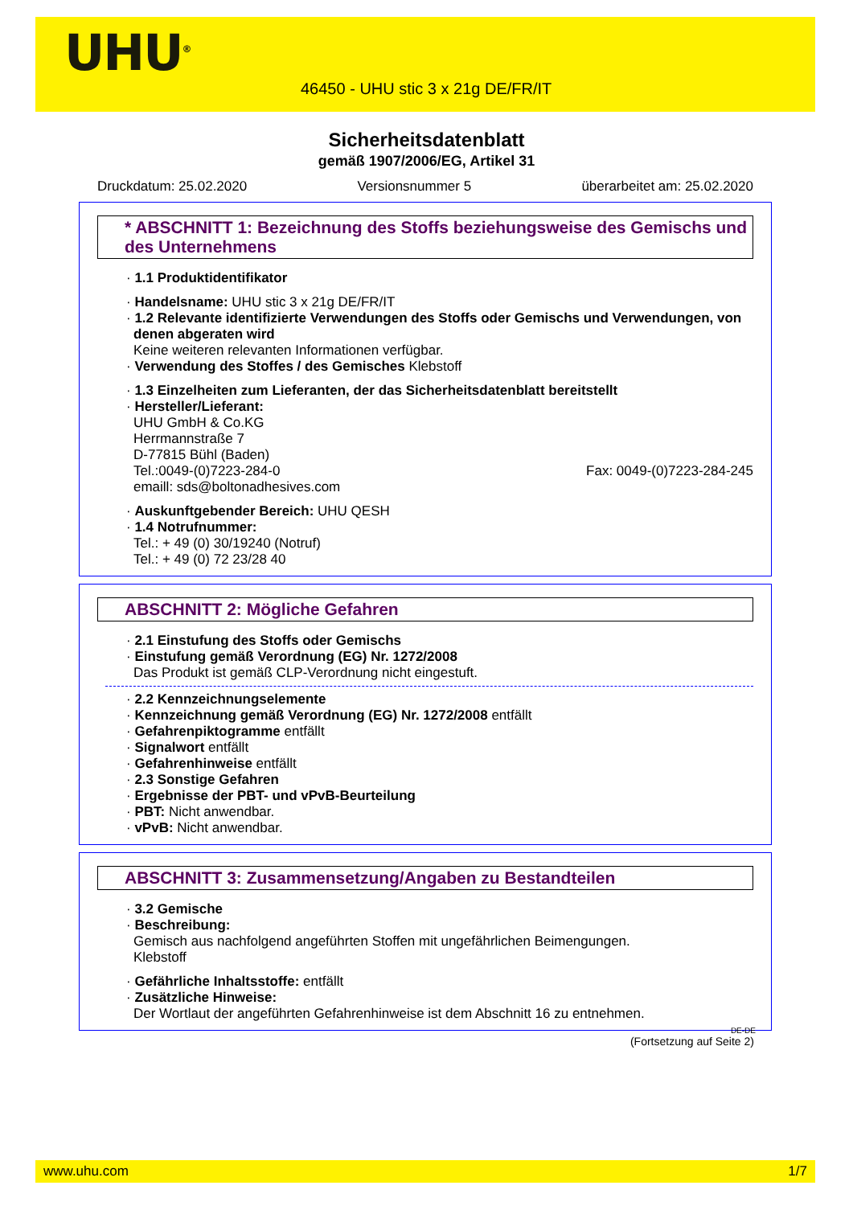UHU<sup>®</sup>
46450 - UHU stic 3 x 21g DE/FR/IT
Sicherheitsdatenblatt
gemäß 1907/2006/EG, Artikel 31
Druckdatum: 25.02.2020 Versionsnummer 5 überarbeitet am: 25.02.2020
* ABSCHNITT 1: Bezeichnung des Stoffs beziehungsweise des Gemischs und des Unternehmens
· 1.1 Produktidentifikator
· Handelsname: UHU stic 3 x 21g DE/FR/IT
· 1.2 Relevante identifizierte Verwendungen des Stoffs oder Gemischs und Verwendungen, von denen abgeraten wird
Keine weiteren relevanten Informationen verfügbar.
· Verwendung des Stoffes / des Gemisches Klebstoff
· 1.3 Einzelheiten zum Lieferanten, der das Sicherheitsdatenblatt bereitstellt
· Hersteller/Lieferant:
UHU GmbH & Co.KG
Herrmannstraße 7
D-77815 Bühl (Baden)
Tel.:0049-(0)7223-284-0 Fax: 0049-(0)7223-284-245
emaill: sds@boltonadhesives.com
· Auskunftgebender Bereich: UHU QESH
· 1.4 Notrufnummer:
Tel.: + 49 (0) 30/19240 (Notruf)
Tel.: + 49 (0) 72 23/28 40
ABSCHNITT 2: Mögliche Gefahren
· 2.1 Einstufung des Stoffs oder Gemischs
· Einstufung gemäß Verordnung (EG) Nr. 1272/2008
Das Produkt ist gemäß CLP-Verordnung nicht eingestuft.
· 2.2 Kennzeichnungselemente
· Kennzeichnung gemäß Verordnung (EG) Nr. 1272/2008 entfällt
· Gefahrenpiktogramme entfällt
· Signalwort entfällt
· Gefahrenhinweise entfällt
· 2.3 Sonstige Gefahren
· Ergebnisse der PBT- und vPvB-Beurteilung
· PBT: Nicht anwendbar.
· vPvB: Nicht anwendbar.
ABSCHNITT 3: Zusammensetzung/Angaben zu Bestandteilen
· 3.2 Gemische
· Beschreibung:
Gemisch aus nachfolgend angeführten Stoffen mit ungefährlichen Beimengungen.
Klebstoff
· Gefährliche Inhaltsstoffe: entfällt
· Zusätzliche Hinweise:
Der Wortlaut der angeführten Gefahrenhinweise ist dem Abschnitt 16 zu entnehmen.
DE-DE
(Fortsetzung auf Seite 2)
www.uhu.com 1/7